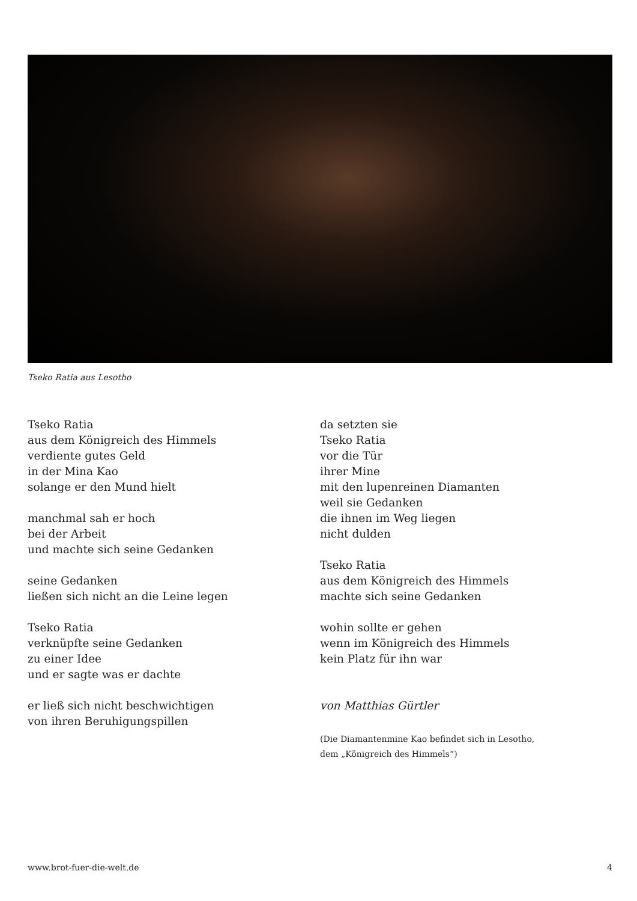Tseko Ratia aus Lesotho
Tseko Ratia
aus dem Königreich des Himmels
verdiente gutes Geld
in der Mina Kao
solange er den Mund hielt
manchmal sah er hoch
bei der Arbeit
und machte sich seine Gedanken
seine Gedanken
ließen sich nicht an die Leine legen
Tseko Ratia
verknüpfte seine Gedanken
zu einer Idee
und er sagte was er dachte
er ließ sich nicht beschwichtigen
von ihren Beruhigungspillen
da setzten sie
Tseko Ratia
vor die Tür
ihrer Mine
mit den lupenreinen Diamanten
weil sie Gedanken
die ihnen im Weg liegen
nicht dulden
Tseko Ratia
aus dem Königreich des Himmels
machte sich seine Gedanken
wohin sollte er gehen
wenn im Königreich des Himmels
kein Platz für ihn war
von Matthias Gürtler
(Die Diamantenmine Kao befindet sich in Lesotho,
dem „Königreich des Himmels“)
www.brot-fuer-die-welt.de 4